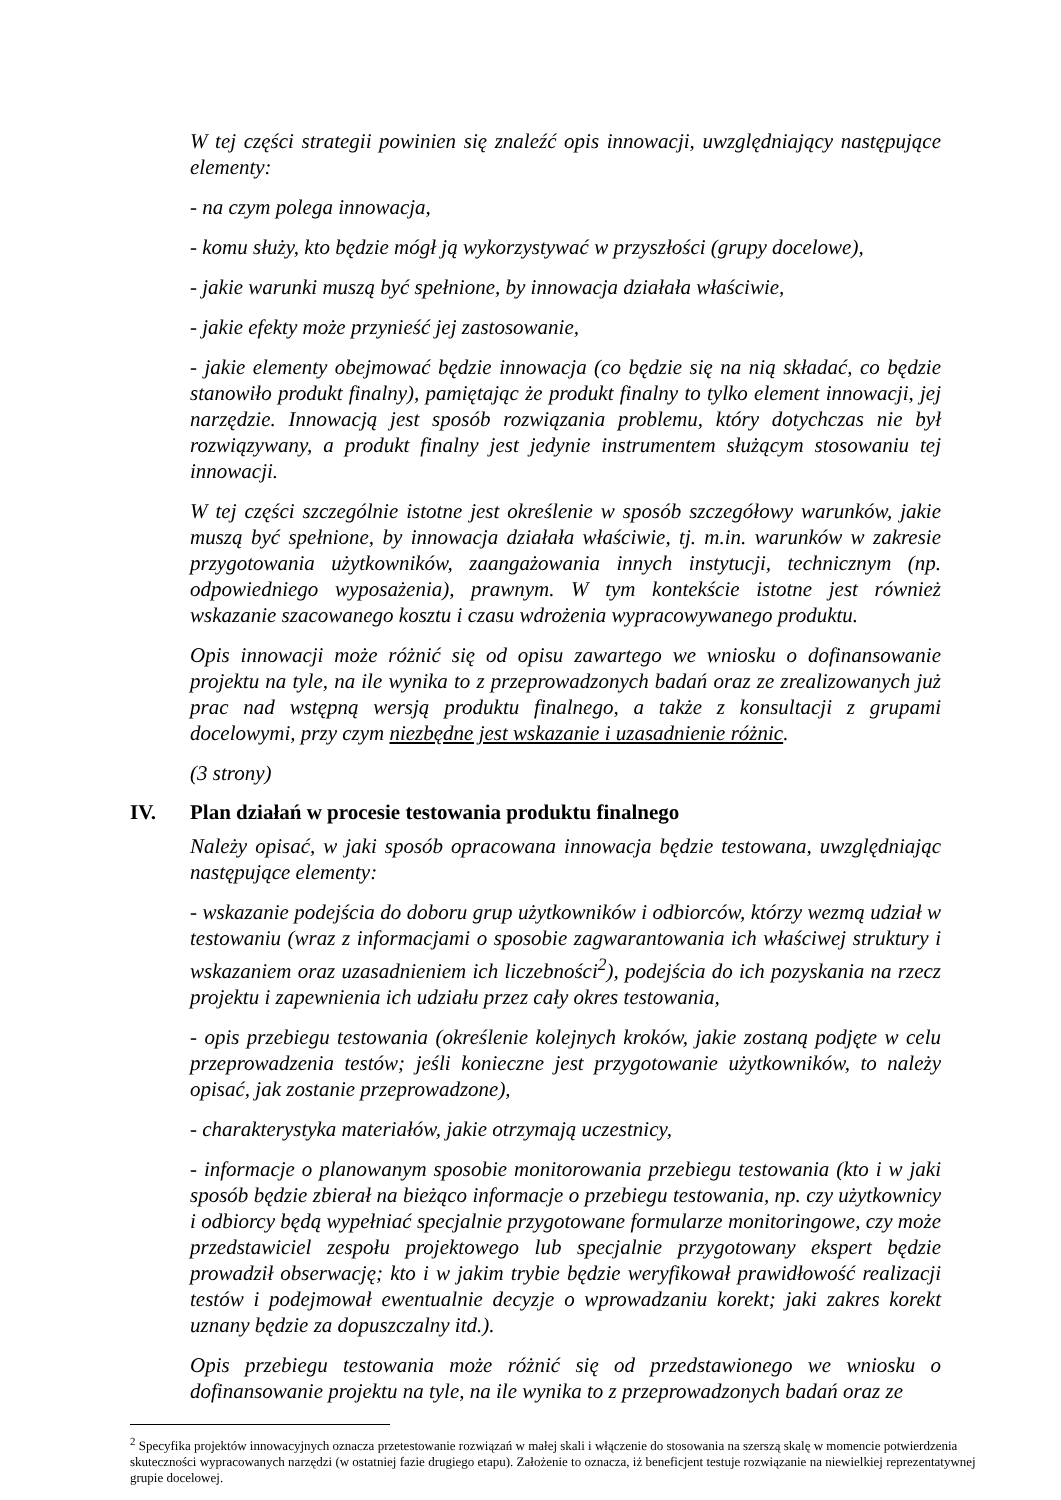W tej części strategii powinien się znaleźć opis innowacji, uwzględniający następujące elementy:
- na czym polega innowacja,
- komu służy, kto będzie mógł ją wykorzystywać w przyszłości (grupy docelowe),
- jakie warunki muszą być spełnione, by innowacja działała właściwie,
- jakie efekty może przynieść jej zastosowanie,
- jakie elementy obejmować będzie innowacja (co będzie się na nią składać, co będzie stanowiło produkt finalny), pamiętając że produkt finalny to tylko element innowacji, jej narzędzie. Innowacją jest sposób rozwiązania problemu, który dotychczas nie był rozwiązywany, a produkt finalny jest jedynie instrumentem służącym stosowaniu tej innowacji.
W tej części szczególnie istotne jest określenie w sposób szczegółowy warunków, jakie muszą być spełnione, by innowacja działała właściwie, tj. m.in. warunków w zakresie przygotowania użytkowników, zaangażowania innych instytucji, technicznym (np. odpowiedniego wyposażenia), prawnym. W tym kontekście istotne jest również wskazanie szacowanego kosztu i czasu wdrożenia wypracowywanego produktu.
Opis innowacji może różnić się od opisu zawartego we wniosku o dofinansowanie projektu na tyle, na ile wynika to z przeprowadzonych badań oraz ze zrealizowanych już prac nad wstępną wersją produktu finalnego, a także z konsultacji z grupami docelowymi, przy czym niezbędne jest wskazanie i uzasadnienie różnic.
(3 strony)
IV. Plan działań w procesie testowania produktu finalnego
Należy opisać, w jaki sposób opracowana innowacja będzie testowana, uwzględniając następujące elementy:
- wskazanie podejścia do doboru grup użytkowników i odbiorców, którzy wezmą udział w testowaniu (wraz z informacjami o sposobie zagwarantowania ich właściwej struktury i wskazaniem oraz uzasadnieniem ich liczebności<sup>2</sup>), podejścia do ich pozyskania na rzecz projektu i zapewnienia ich udziału przez cały okres testowania,
- opis przebiegu testowania (określenie kolejnych kroków, jakie zostaną podjęte w celu przeprowadzenia testów; jeśli konieczne jest przygotowanie użytkowników, to należy opisać, jak zostanie przeprowadzone),
- charakterystyka materiałów, jakie otrzymają uczestnicy,
- informacje o planowanym sposobie monitorowania przebiegu testowania (kto i w jaki sposób będzie zbierał na bieżąco informacje o przebiegu testowania, np. czy użytkownicy i odbiorcy będą wypełniać specjalnie przygotowane formularze monitoringowe, czy może przedstawiciel zespołu projektowego lub specjalnie przygotowany ekspert będzie prowadził obserwację; kto i w jakim trybie będzie weryfikował prawidłowość realizacji testów i podejmował ewentualnie decyzje o wprowadzaniu korekt; jaki zakres korekt uznany będzie za dopuszczalny itd.).
Opis przebiegu testowania może różnić się od przedstawionego we wniosku o dofinansowanie projektu na tyle, na ile wynika to z przeprowadzonych badań oraz ze
<sup>2</sup> Specyfika projektów innowacyjnych oznacza przetestowanie rozwiązań w małej skali i włączenie do stosowania na szerszą skalę w momencie potwierdzenia skuteczności wypracowanych narzędzi (w ostatniej fazie drugiego etapu). Założenie to oznacza, iż beneficjent testuje rozwiązanie na niewielkiej reprezentatywnej grupie docelowej.